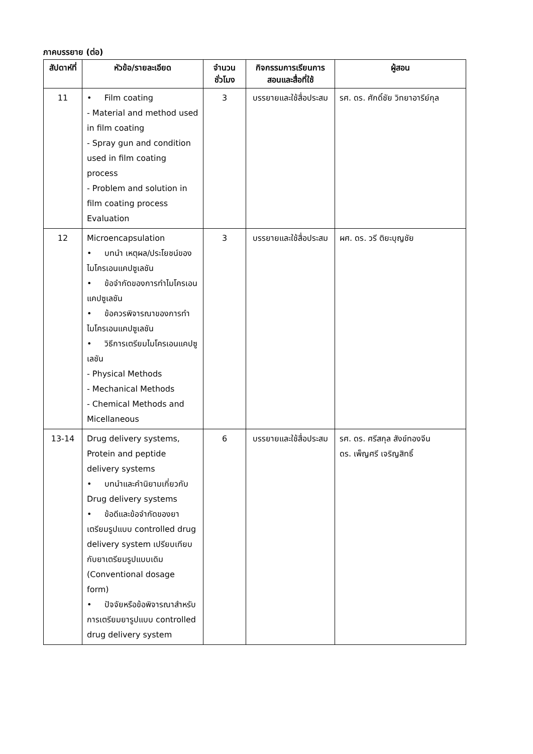ภาคบรรยาย (ต่อ)
| สัปดาห์ที่ | หัวข้อ/รายละเอียด | จำนวนชั่วโมง | กิจกรรมการเรียนการสอนและสื่อที่ใช้ | ผู้สอน |
| --- | --- | --- | --- | --- |
| 11 | • Film coating - Material and method used in film coating - Spray gun and condition used in film coating process - Problem and solution in film coating process Evaluation | 3 | บรรยายและใช้สื่อประสม | รศ. ดร. ศักดิ์ชัย วิทยาอารีย์กุล |
| 12 | Microencapsulation • บทนำ เหตุผล/ประโยชน์ของไมโครเอนแคปซูเลชัน • ข้อจำกัดของการทำไมโครเอนแคปซูเลชัน • ข้อควรพิจารณาของการทำไมโครเอนแคปซูเลชัน • วิธีการเตรียมไมโครเอนแคปซูเลชัน - Physical Methods - Mechanical Methods - Chemical Methods and Micellaneous | 3 | บรรยายและใช้สื่อประสม | ผศ. ดร. วรี ติยะบุญชัย |
| 13-14 | Drug delivery systems, Protein and peptide delivery systems • บทนำและคำนิยามเกี่ยวกับ Drug delivery systems • ข้อดีและข้อจำกัดของยาเตรียมรูปแบบ controlled drug delivery system เปรียบเทียบกับยาเตรียมรูปแบบเดิม (Conventional dosage form) • ปัจจัยหรือข้อพิจารณาสำหรับการเตรียมยารูปแบบ controlled drug delivery system | 6 | บรรยายและใช้สื่อประสม | รศ. ดร. ศรีสกุล สังข์ทองจีน ดร. เพ็ญศรี เจริญสิทธิ์ |